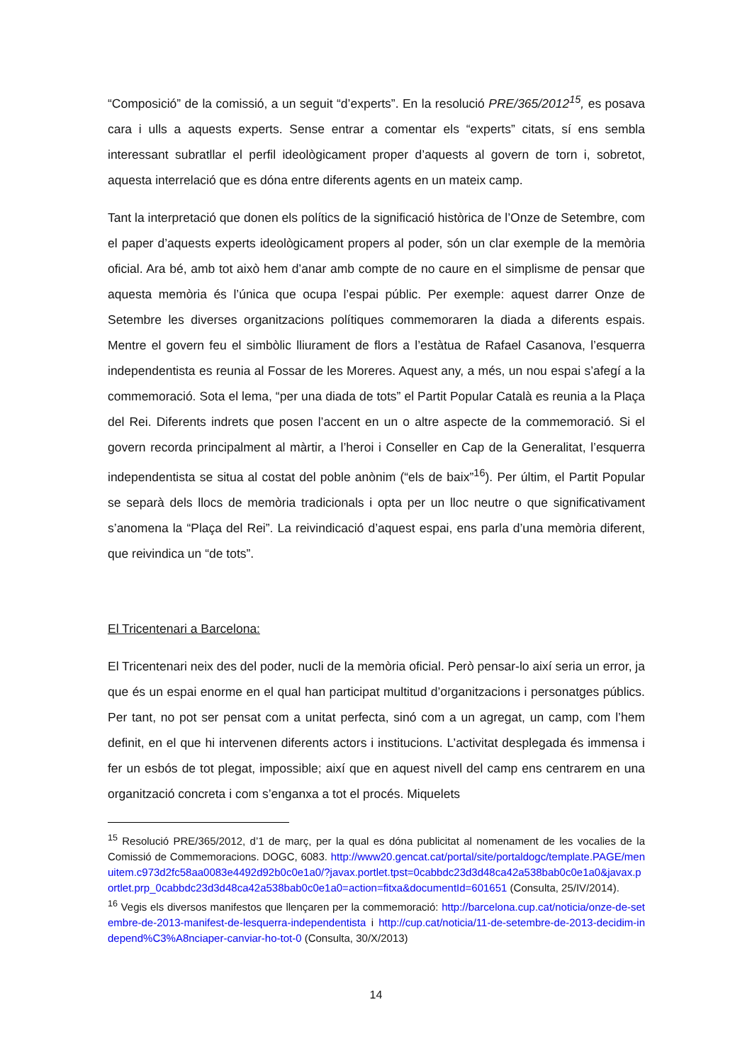“Composició” de la comissió, a un seguit “d’experts”. En la resolució PRE/365/2012<sup>15</sup>, es posava cara i ulls a aquests experts. Sense entrar a comentar els “experts” citats, sí ens sembla interessant subratllar el perfil ideològicament proper d’aquests al govern de torn i, sobretot, aquesta interrelació que es dóna entre diferents agents en un mateix camp.
Tant la interpretació que donen els polítics de la significació històrica de l’Onze de Setembre, com el paper d’aquests experts ideològicament propers al poder, són un clar exemple de la memòria oficial. Ara bé, amb tot això hem d’anar amb compte de no caure en el simplisme de pensar que aquesta memòria és l’única que ocupa l’espai públic. Per exemple: aquest darrer Onze de Setembre les diverses organitzacions polítiques commemoraren la diada a diferents espais. Mentre el govern feu el simbòlic lliurament de flors a l’estàtua de Rafael Casanova, l’esquerra independentista es reunia al Fossar de les Moreres. Aquest any, a més, un nou espai s’afegí a la commemoració. Sota el lema, “per una diada de tots” el Partit Popular Català es reunia a la Plaça del Rei. Diferents indrets que posen l’accent en un o altre aspecte de la commemoració. Si el govern recorda principalment al màrtir, a l’heroi i Conseller en Cap de la Generalitat, l’esquerra independentista se situa al costat del poble anònim (“els de baix”<sup>16</sup>). Per últim, el Partit Popular se separà dels llocs de memòria tradicionals i opta per un lloc neutre o que significativament s’anomena la “Plaça del Rei”. La reivindicació d’aquest espai, ens parla d’una memòria diferent, que reivindica un “de tots”.
El Tricentenari a Barcelona:
El Tricentenari neix des del poder, nucli de la memòria oficial. Però pensar-lo així seria un error, ja que és un espai enorme en el qual han participat multitud d’organitzacions i personatges públics. Per tant, no pot ser pensat com a unitat perfecta, sinó com a un agregat, un camp, com l’hem definit, en el que hi intervenen diferents actors i institucions. L’activitat desplegada és immensa i fer un esbós de tot plegat, impossible; així que en aquest nivell del camp ens centrarem en una organització concreta i com s’enganxa a tot el procés. Miquelets
<sup>15</sup> Resolució PRE/365/2012, d’1 de març, per la qual es dóna publicitat al nomenament de les vocalies de la Comissió de Commemoracions. DOGC, 6083. http://www20.gencat.cat/portal/site/portaldogc/template.PAGE/menuitem.c973d2fc58aa0083e4492d92b0c0e1a0/?javax.portlet.tpst=0cabbdc23d3d48ca42a538bab0c0e1a0&javax.portlet.prp_0cabbdc23d3d48ca42a538bab0c0e1a0=action=fitxa&documentId=601651 (Consulta, 25/IV/2014).
<sup>16</sup> Vegis els diversos manifestos que llençaren per la commemoració: http://barcelona.cup.cat/noticia/onze-de-setembre-de-2013-manifest-de-lesquerra-independentista i http://cup.cat/noticia/11-de-setembre-de-2013-decidim-independ%C3%A8nciaper-canviar-ho-tot-0 (Consulta, 30/X/2013)
14